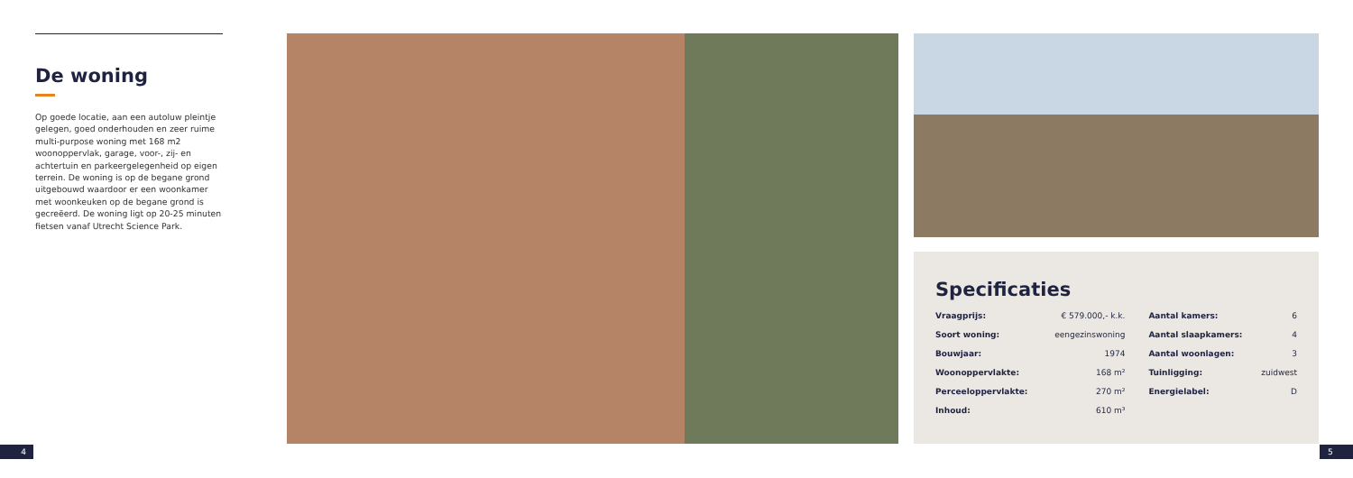De woning
Op goede locatie, aan een autoluw pleintje gelegen, goed onderhouden en zeer ruime multi-purpose woning met 168 m2 woonoppervlak, garage, voor-, zij- en achtertuin en parkeergelegenheid op eigen terrein. De woning is op de begane grond uitgebouwd waardoor er een woonkamer met woonkeuken op de begane grond is gecreëerd. De woning ligt op 20-25 minuten fietsen vanaf Utrecht Science Park.
Specificaties
| Vraagprijs: | € 579.000,- k.k. | Aantal kamers: | 6 |
| Soort woning: | eengezinswoning | Aantal slaapkamers: | 4 |
| Bouwjaar: | 1974 | Aantal woonlagen: | 3 |
| Woonoppervlakte: | 168 m² | Tuinligging: | zuidwest |
| Perceeloppervlakte: | 270 m² | Energielabel: | D |
| Inhoud: | 610 m³ | | |
4 5